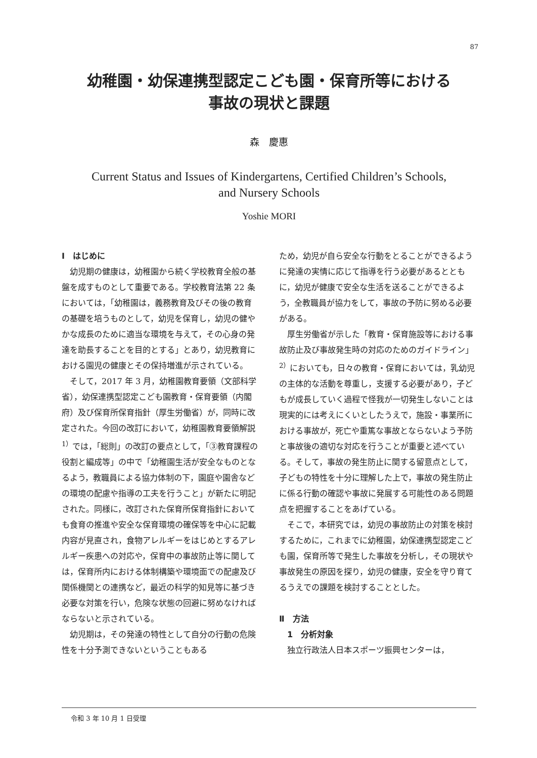87
幼稚園・幼保連携型認定こども園・保育所等における
事故の現状と課題
森　慶惠
Current Status and Issues of Kindergartens, Certified Children’s Schools,
and Nursery Schools
Yoshie MORI
Ⅰ　はじめに
幼児期の健康は，幼稚園から続く学校教育全般の基盤を成すものとして重要である。学校教育法第 22 条においては，「幼稚園は，義務教育及びその後の教育の基礎を培うものとして，幼児を保育し，幼児の健やかな成長のために適当な環境を与えて，その心身の発達を助長することを目的とする」とあり，幼児教育における園児の健康とその保持増進が示されている。
そして，2017 年 3 月，幼稚園教育要領（文部科学省），幼保連携型認定こども園教育・保育要領（内閣府）及び保育所保育指針（厚生労働省）が，同時に改定された。今回の改訂において，幼稚園教育要領解説<sup>1）</sup>では，「総則」の改訂の要点として，「③教育課程の役割と編成等」の中で「幼稚園生活が安全なものとなるよう，教職員による協力体制の下，園庭や園舎などの環境の配慮や指導の工夫を行うこと」が新たに明記された。同様に，改訂された保育所保育指針においても食育の推進や安全な保育環境の確保等を中心に記載内容が見直され，食物アレルギーをはじめとするアレルギー疾患への対応や，保育中の事故防止等に関しては，保育所内における体制構築や環境面での配慮及び関係機関との連携など，最近の科学的知見等に基づき必要な対策を行い，危険な状態の回避に努めなければならないと示されている。
幼児期は，その発達の特性として自分の行動の危険性を十分予測できないということもある
ため，幼児が自ら安全な行動をとることができるように発達の実情に応じて指導を行う必要があるとともに，幼児が健康で安全な生活を送ることができるよう，全教職員が協力をして，事故の予防に努める必要がある。
厚生労働省が示した「教育・保育施設等における事故防止及び事故発生時の対応のためのガイドライン」<sup>2）</sup>においても，日々の教育・保育においては，乳幼児の主体的な活動を尊重し，支援する必要があり，子どもが成長していく過程で怪我が一切発生しないことは現実的には考えにくいとしたうえで，施設・事業所における事故が，死亡や重篤な事故とならないよう予防と事故後の適切な対応を行うことが重要と述べている。そして，事故の発生防止に関する留意点として，子どもの特性を十分に理解した上で，事故の発生防止に係る行動の確認や事故に発展する可能性のある問題点を把握することをあげている。
そこで，本研究では，幼児の事故防止の対策を検討するために，これまでに幼稚園，幼保連携型認定こども園，保育所等で発生した事故を分析し，その現状や事故発生の原因を探り，幼児の健康，安全を守り育てるうえでの課題を検討することとした。
Ⅱ　方法
　1　分析対象
独立行政法人日本スポーツ振興センターは，
令和 3 年 10 月 1 日受理